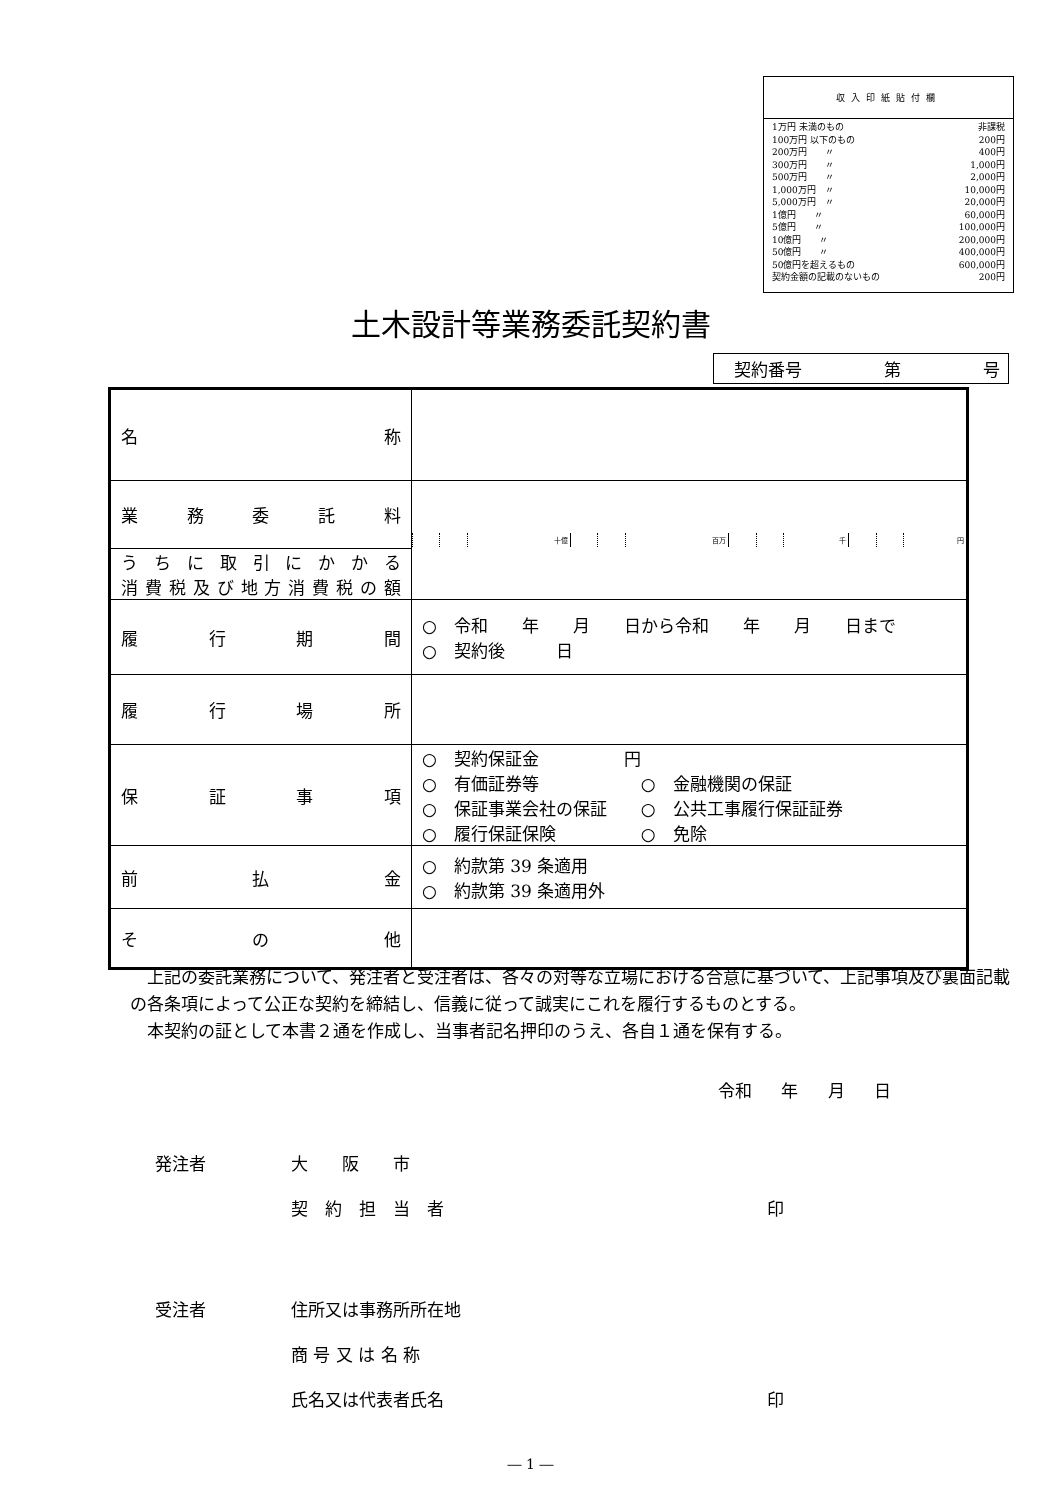収入印紙貼付欄
| 1万円 未満のもの | 非課税 |
| 100万円 以下のもの | 200円 |
| 200万円 〃 | 400円 |
| 300万円 〃 | 1,000円 |
| 500万円 〃 | 2,000円 |
| 1,000万円 〃 | 10,000円 |
| 5,000万円 〃 | 20,000円 |
| 1億円 〃 | 60,000円 |
| 5億円 〃 | 100,000円 |
| 10億円 〃 | 200,000円 |
| 50億円 〃 | 400,000円 |
| 50億円を超えるもの | 600,000円 |
| 契約金額の記載のないもの | 200円 |
土木設計等業務委託契約書
契約番号 第 号
| 名 称 | |
| 業 務 委 託 料 | / / / 十億 / / / 百万 / / / 千 / / / 円 / |
| うちに取引にかかる 消費税及び地方消費税の額 | |
| 履 行 期 間 | ○ 令和 年 月 日から令和 年 月 日まで ○ 契約後 日 |
| 履 行 場 所 | |
| 保 証 事 項 | ○ 契約保証金 円 ○ 有価証券等 ○ 金融機関の保証 ○ 保証事業会社の保証 ○ 公共工事履行保証証券 ○ 履行保証保険 ○ 免除 |
| 前 払 金 | ○ 約款第 39 条適用 ○ 約款第 39 条適用外 |
| そ の 他 | |
　上記の委託業務について、発注者と受注者は、各々の対等な立場における合意に基づいて、上記事項及び裏面記載の各条項によって公正な契約を締結し、信義に従って誠実にこれを履行するものとする。
　本契約の証として本書２通を作成し、当事者記名押印のうえ、各自１通を保有する。
令和 年 月 日
発注者　　　　　大　　阪　　市
　　　　　　　　契　約　担　当　者　　　　　　　　　　　　　　　　　　　印
受注者　　　　　住所又は事務所所在地
　　　　　　　　商 号 又 は 名 称
　　　　　　　　氏名又は代表者氏名　　　　　　　　　　　　　　　　　　　印
― 1 ―